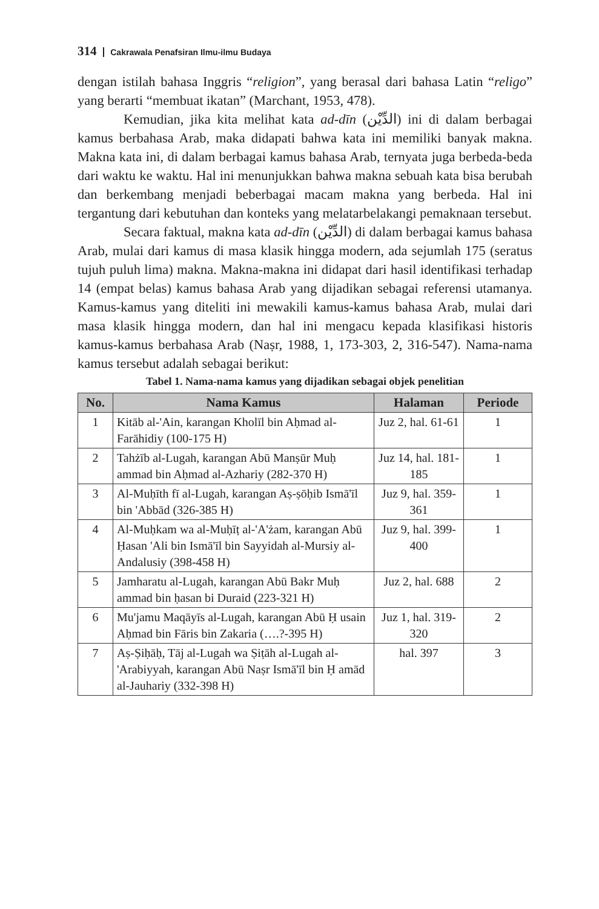314 Cakrawala Penafsiran Ilmu-ilmu Budaya
dengan istilah bahasa Inggris “religion”, yang berasal dari bahasa Latin “religo” yang berarti “membuat ikatan” (Marchant, 1953, 478).
Kemudian, jika kita melihat kata ad-dīn (الدِّيْن) ini di dalam berbagai kamus berbahasa Arab, maka didapati bahwa kata ini memiliki banyak makna. Makna kata ini, di dalam berbagai kamus bahasa Arab, ternyata juga berbeda-beda dari waktu ke waktu. Hal ini menunjukkan bahwa makna sebuah kata bisa berubah dan berkembang menjadi beberbagai macam makna yang berbeda. Hal ini tergantung dari kebutuhan dan konteks yang melatarbelakangi pemaknaan tersebut.
Secara faktual, makna kata ad-dīn (الدِّيْن) di dalam berbagai kamus bahasa Arab, mulai dari kamus di masa klasik hingga modern, ada sejumlah 175 (seratus tujuh puluh lima) makna. Makna-makna ini didapat dari hasil identifikasi terhadap 14 (empat belas) kamus bahasa Arab yang dijadikan sebagai referensi utamanya. Kamus-kamus yang diteliti ini mewakili kamus-kamus bahasa Arab, mulai dari masa klasik hingga modern, dan hal ini mengacu kepada klasifikasi historis kamus-kamus berbahasa Arab (Naṣr, 1988, 1, 173-303, 2, 316-547). Nama-nama kamus tersebut adalah sebagai berikut:
Tabel 1. Nama-nama kamus yang dijadikan sebagai objek penelitian
| No. | Nama Kamus | Halaman | Periode |
| --- | --- | --- | --- |
| 1 | Kitāb al-'Ain, karangan Kholīl bin Aḥmad al-Farāhidiy (100-175 H) | Juz 2, hal. 61-61 | 1 |
| 2 | Tahżīb al-Lugah, karangan Abū Manṣūr Muḥ ammad bin Aḥmad al-Azhariy (282-370 H) | Juz 14, hal. 181-185 | 1 |
| 3 | Al-Muḥīth fī al-Lugah, karangan Aṣ-ṣōḥib Ismā'īl bin 'Abbād (326-385 H) | Juz 9, hal. 359-361 | 1 |
| 4 | Al-Muḥkam wa al-Muḥīṭ al-'A'żam, karangan Abū Ḥasan 'Ali bin Ismā'īl bin Sayyidah al-Mursiy al-Andalusiy (398-458 H) | Juz 9, hal. 399-400 | 1 |
| 5 | Jamharatu al-Lugah, karangan Abū Bakr Muḥ ammad bin ḥasan bi Duraid (223-321 H) | Juz 2, hal. 688 | 2 |
| 6 | Mu'jamu Maqāyīs al-Lugah, karangan Abū Ḥ usain Aḥmad bin Fāris bin Zakaria (….?-395 H) | Juz 1, hal. 319-320 | 2 |
| 7 | Aṣ-Ṣiḥāḥ, Tāj al-Lugah wa Ṣiṭāh al-Lugah al-'Arabiyyah, karangan Abū Naṣr Ismā'īl bin Ḥ amād al-Jauhariy (332-398 H) | hal. 397 | 3 |